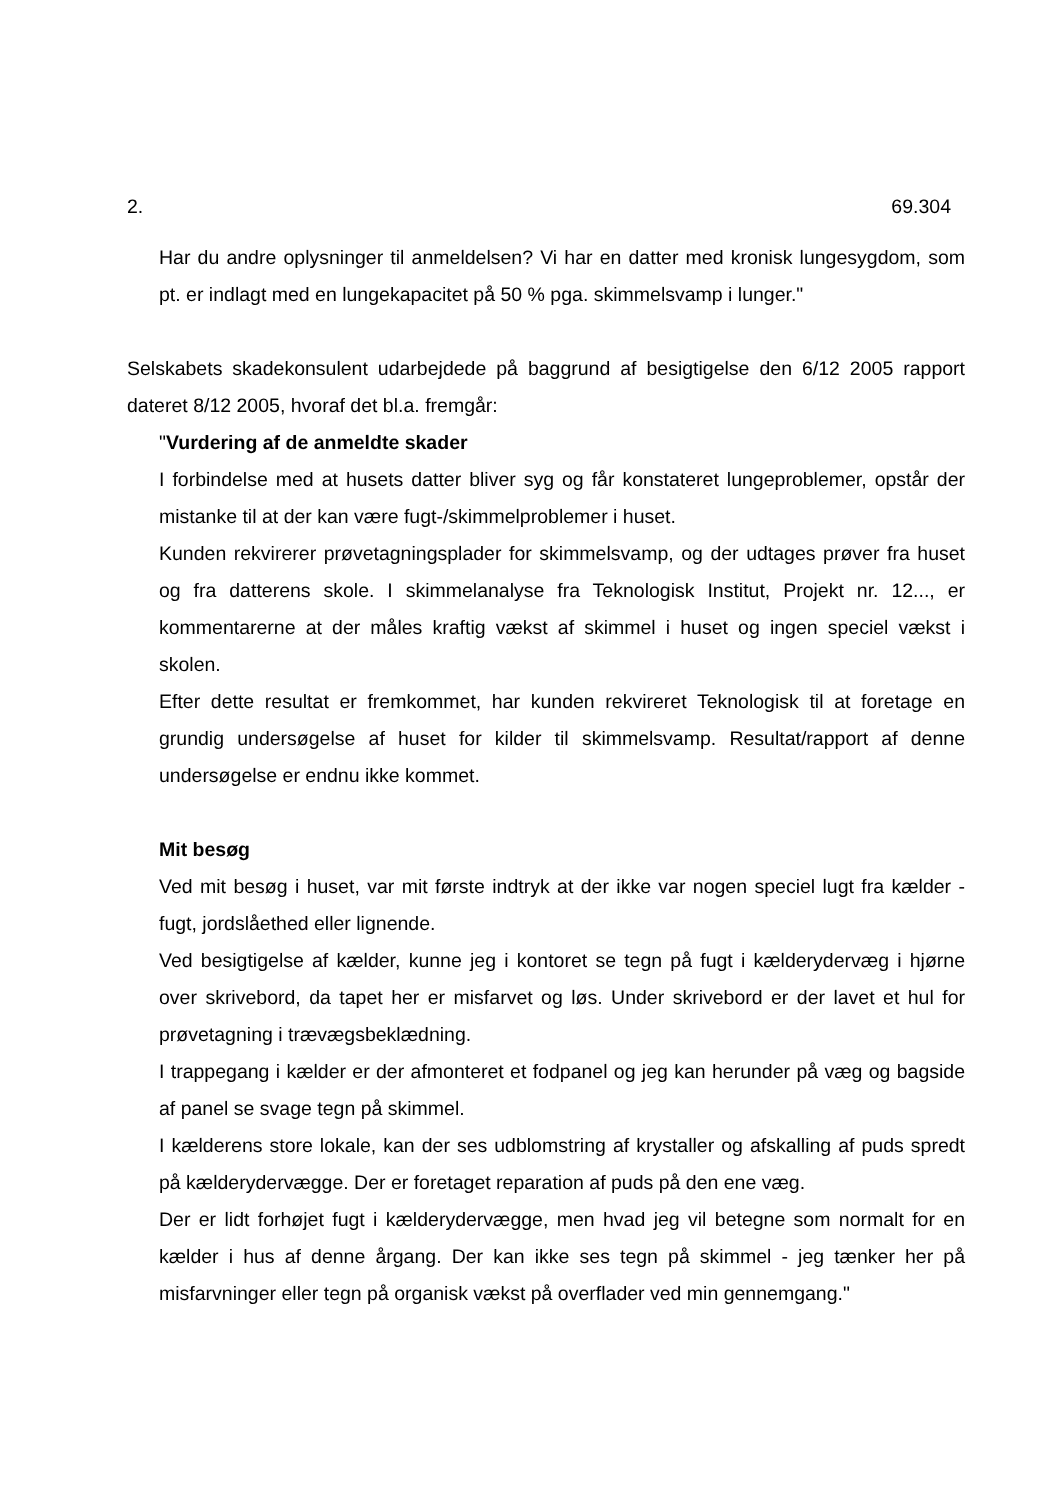2. 69.304
Har du andre oplysninger til anmeldelsen? Vi har en datter med kronisk lungesyg­dom, som pt. er indlagt med en lungekapacitet på 50 % pga. skimmelsvamp i lun­ger."
Selskabets skadekonsulent udarbejdede på baggrund af besigtigelse den 6/12 2005 rapport dateret 8/12 2005, hvoraf det bl.a. fremgår:
"Vurdering af de anmeldte skader
I forbindelse med at husets datter bliver syg og får konstateret lungeproblemer, op­står der mistanke til at der kan være fugt-/skimmelproblemer i huset.
Kunden rekvirerer prøvetagningsplader for skimmelsvamp, og der udtages prøver fra huset og fra datterens skole. I skimmelanalyse fra Teknologisk Institut, Projekt nr. 12..., er kommentarerne at der måles kraftig vækst af skimmel i huset og ingen spe­ciel vækst i skolen.
Efter dette resultat er fremkommet, har kunden rekvireret Teknologisk til at foretage en grundig undersøgelse af huset for kilder til skimmelsvamp. Resultat/rapport af denne undersøgelse er endnu ikke kommet.
Mit besøg
Ved mit besøg i huset, var mit første indtryk at der ikke var nogen speciel lugt fra kælder - fugt, jordslåethed eller lignende.
Ved besigtigelse af kælder, kunne jeg i kontoret se tegn på fugt i kælderydervæg i hjørne over skrivebord, da tapet her er misfarvet og løs. Under skrivebord er der la­vet et hul for prøvetagning i trævægsbeklædning.
I trappegang i kælder er der afmonteret et fodpanel og jeg kan herunder på væg og bagside af panel se svage tegn på skimmel.
I kælderens store lokale, kan der ses udblomstring af krystaller og afskalling af puds spredt på kælderydervægge. Der er foretaget reparation af puds på den ene væg.
Der er lidt forhøjet fugt i kælderydervægge, men hvad jeg vil betegne som normalt for en kælder i hus af denne årgang. Der kan ikke ses tegn på skimmel - jeg tænker her på misfarvninger eller tegn på organisk vækst på overflader ved min gennem­gang."